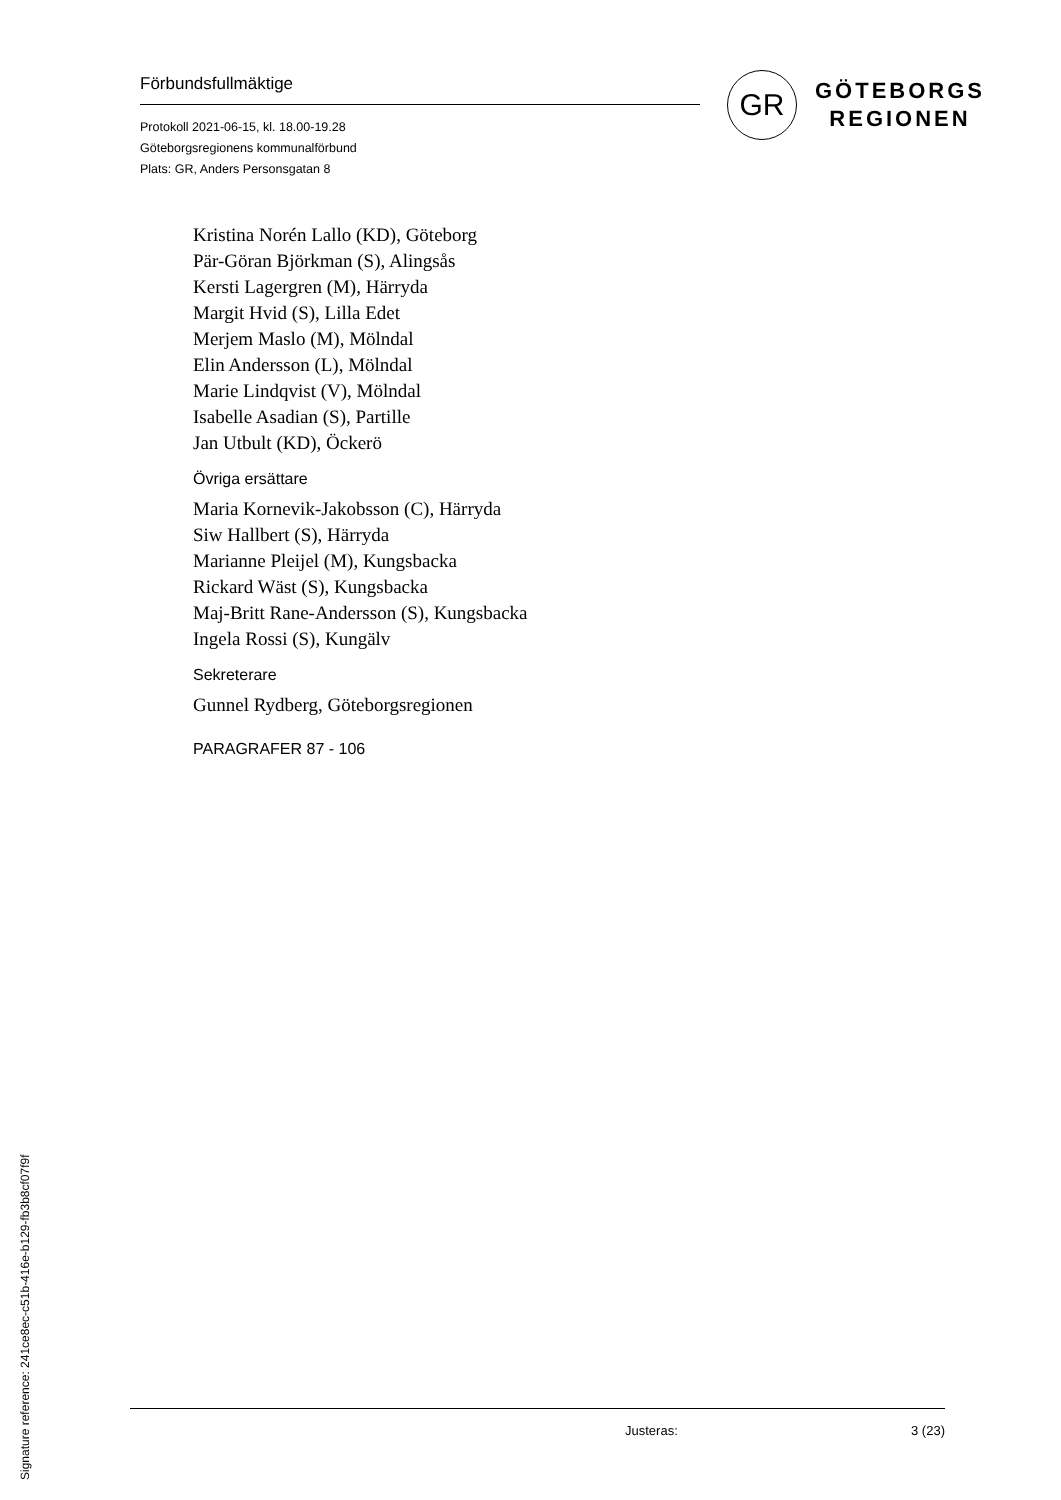Förbundsfullmäktige
Protokoll 2021-06-15, kl. 18.00-19.28
Göteborgsregionens kommunalförbund
Plats: GR, Anders Personsgatan 8
GR
GÖTEBORGS
REGIONEN
Kristina Norén Lallo (KD), Göteborg
Pär-Göran Björkman (S), Alingsås
Kersti Lagergren (M), Härryda
Margit Hvid (S), Lilla Edet
Merjem Maslo (M), Mölndal
Elin Andersson (L), Mölndal
Marie Lindqvist (V), Mölndal
Isabelle Asadian (S), Partille
Jan Utbult (KD), Öckerö
Övriga ersättare
Maria Kornevik-Jakobsson (C), Härryda
Siw Hallbert (S), Härryda
Marianne Pleijel (M), Kungsbacka
Rickard Wäst (S), Kungsbacka
Maj-Britt Rane-Andersson (S), Kungsbacka
Ingela Rossi (S), Kungälv
Sekreterare
Gunnel Rydberg, Göteborgsregionen
PARAGRAFER 87 - 106
Justeras: 3 (23)
Signature reference: 241ce8ec-c51b-416e-b129-fb3b8cf07f9f